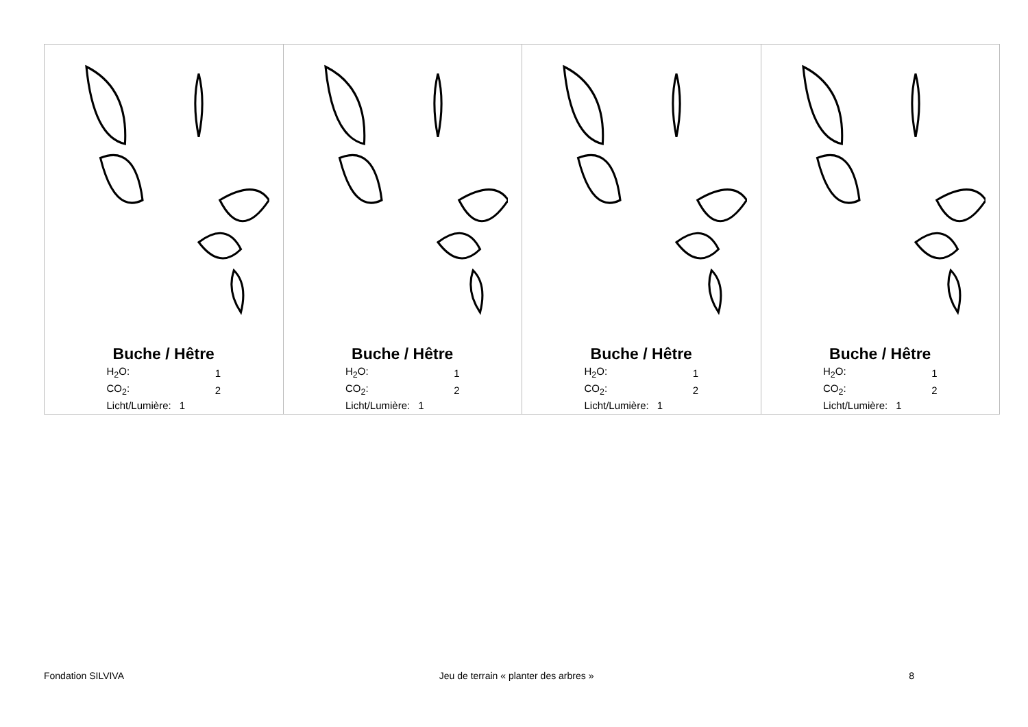| Buche / Hêtre / H<sub>2</sub>O: / 1 / / CO<sub>2</sub>: / 2 / / Licht/Lumière: / 1 / | Buche / Hêtre / H<sub>2</sub>O: / 1 / / CO<sub>2</sub>: / 2 / / Licht/Lumière: / 1 / | Buche / Hêtre / H<sub>2</sub>O: / 1 / / CO<sub>2</sub>: / 2 / / Licht/Lumière: / 1 / | Buche / Hêtre / H<sub>2</sub>O: / 1 / / CO<sub>2</sub>: / 2 / / Licht/Lumière: / 1 / |
Fondation SILVIVA Jeu de terrain « planter des arbres » 8